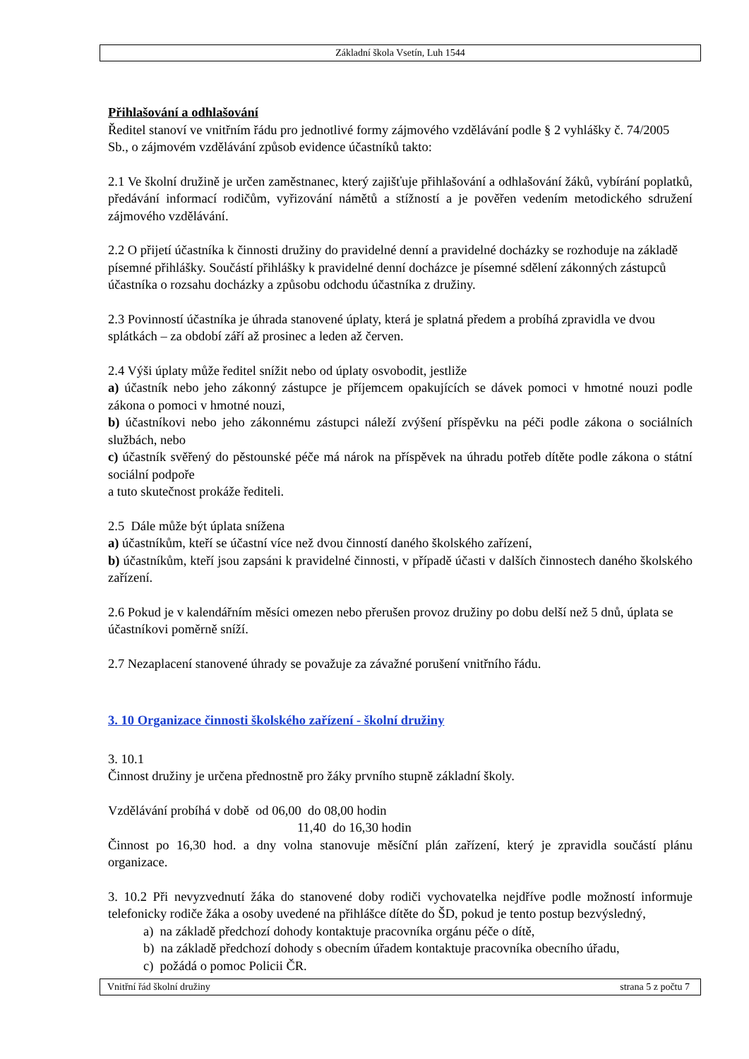Základní škola Vsetín, Luh 1544
Přihlašování a odhlašování
Ředitel stanoví ve vnitřním řádu pro jednotlivé formy zájmového vzdělávání podle § 2 vyhlášky č. 74/2005 Sb., o zájmovém vzdělávání způsob evidence účastníků takto:
2.1 Ve školní družině je určen zaměstnanec, který zajišťuje přihlašování a odhlašování žáků, vybírání poplatků, předávání informací rodičům, vyřizování námětů a stížností a je pověřen vedením metodického sdružení zájmového vzdělávání.
2.2 O přijetí účastníka k činnosti družiny do pravidelné denní a pravidelné docházky se rozhoduje na základě písemné přihlášky. Součástí přihlášky k pravidelné denní docházce je písemné sdělení zákonných zástupců účastníka o rozsahu docházky a způsobu odchodu účastníka z družiny.
2.3 Povinností účastníka je úhrada stanovené úplaty, která je splatná předem a probíhá zpravidla ve dvou splátkách – za období září až prosinec a leden až červen.
2.4 Výši úplaty může ředitel snížit nebo od úplaty osvobodit, jestliže
a) účastník nebo jeho zákonný zástupce je příjemcem opakujících se dávek pomoci v hmotné nouzi podle zákona o pomoci v hmotné nouzi,
b) účastníkovi nebo jeho zákonnému zástupci náleží zvýšení příspěvku na péči podle zákona o sociálních službách, nebo
c) účastník svěřený do pěstounské péče má nárok na příspěvek na úhradu potřeb dítěte podle zákona o státní sociální podpoře
a tuto skutečnost prokáže řediteli.
2.5 Dále může být úplata snížena
a) účastníkům, kteří se účastní více než dvou činností daného školského zařízení,
b) účastníkům, kteří jsou zapsáni k pravidelné činnosti, v případě účasti v dalších činnostech daného školského zařízení.
2.6 Pokud je v kalendářním měsíci omezen nebo přerušen provoz družiny po dobu delší než 5 dnů, úplata se účastníkovi poměrně sníží.
2.7 Nezaplacení stanovené úhrady se považuje za závažné porušení vnitřního řádu.
3. 10 Organizace činnosti školského zařízení - školní družiny
3. 10.1
Činnost družiny je určena přednostně pro žáky prvního stupně základní školy.
Vzdělávání probíhá v době od 06,00 do 08,00 hodin
11,40 do 16,30 hodin
Činnost po 16,30 hod. a dny volna stanovuje měsíční plán zařízení, který je zpravidla součástí plánu organizace.
3. 10.2 Při nevyzvednutí žáka do stanovené doby rodiči vychovatelka nejdříve podle možností informuje telefonicky rodiče žáka a osoby uvedené na přihlášce dítěte do ŠD, pokud je tento postup bezvýsledný,
a) na základě předchozí dohody kontaktuje pracovníka orgánu péče o dítě,
b) na základě předchozí dohody s obecním úřadem kontaktuje pracovníka obecního úřadu,
c) požádá o pomoc Policii ČR.
Vnitřní řád školní družiny strana 5 z počtu 7